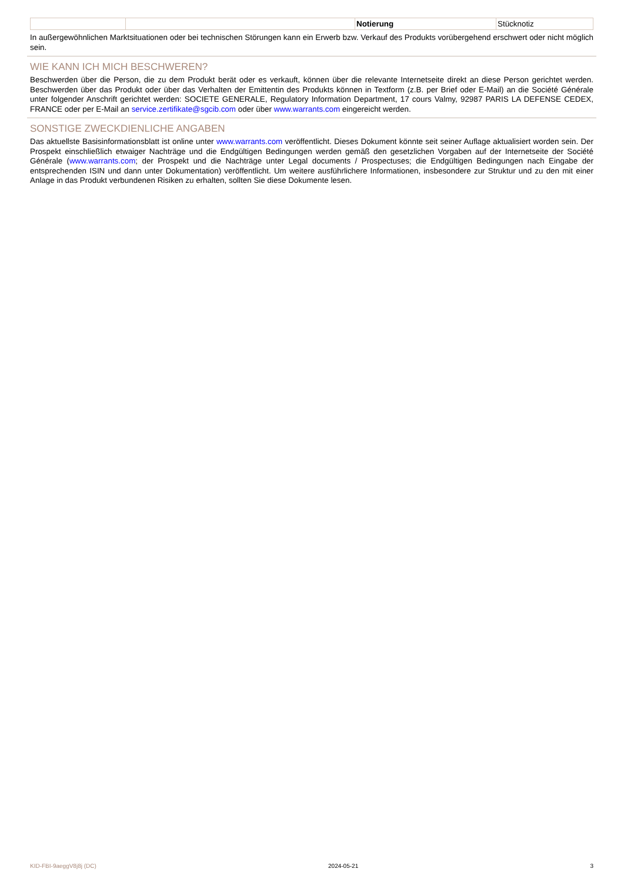| | | Notierung | Stücknotiz |
In außergewöhnlichen Marktsituationen oder bei technischen Störungen kann ein Erwerb bzw. Verkauf des Produkts vorübergehend erschwert oder nicht möglich sein.
WIE KANN ICH MICH BESCHWEREN?
Beschwerden über die Person, die zu dem Produkt berät oder es verkauft, können über die relevante Internetseite direkt an diese Person gerichtet werden. Beschwerden über das Produkt oder über das Verhalten der Emittentin des Produkts können in Textform (z.B. per Brief oder E-Mail) an die Société Générale unter folgender Anschrift gerichtet werden: SOCIETE GENERALE, Regulatory Information Department, 17 cours Valmy, 92987 PARIS LA DEFENSE CEDEX, FRANCE oder per E-Mail an service.zertifikate@sgcib.com oder über www.warrants.com eingereicht werden.
SONSTIGE ZWECKDIENLICHE ANGABEN
Das aktuellste Basisinformationsblatt ist online unter www.warrants.com veröffentlicht. Dieses Dokument könnte seit seiner Auflage aktualisiert worden sein. Der Prospekt einschließlich etwaiger Nachträge und die Endgültigen Bedingungen werden gemäß den gesetzlichen Vorgaben auf der Internetseite der Société Générale (www.warrants.com; der Prospekt und die Nachträge unter Legal documents / Prospectuses; die Endgültigen Bedingungen nach Eingabe der entsprechenden ISIN und dann unter Dokumentation) veröffentlicht. Um weitere ausführlichere Informationen, insbesondere zur Struktur und zu den mit einer Anlage in das Produkt verbundenen Risiken zu erhalten, sollten Sie diese Dokumente lesen.
KID-FBI-9aeggV8j8j (DC) 2024-05-21 3